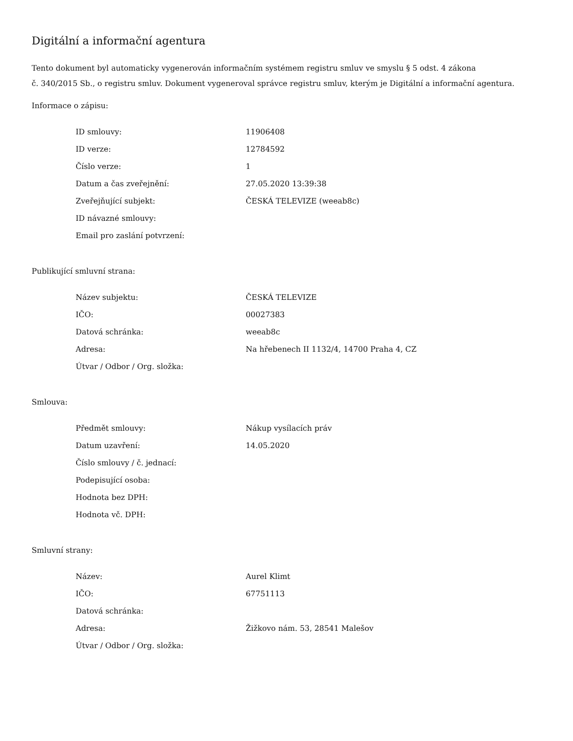Digitální a informační agentura
Tento dokument byl automaticky vygenerován informačním systémem registru smluv ve smyslu § 5 odst. 4 zákona
č. 340/2015 Sb., o registru smluv. Dokument vygeneroval správce registru smluv, kterým je Digitální a informační agentura.
Informace o zápisu:
| ID smlouvy: | 11906408 |
| ID verze: | 12784592 |
| Číslo verze: | 1 |
| Datum a čas zveřejnění: | 27.05.2020 13:39:38 |
| Zveřejňující subjekt: | ČESKÁ TELEVIZE (weeab8c) |
| ID návazné smlouvy: | |
| Email pro zaslání potvrzení: | |
Publikující smluvní strana:
| Název subjektu: | ČESKÁ TELEVIZE |
| IČO: | 00027383 |
| Datová schránka: | weeab8c |
| Adresa: | Na hřebenech II 1132/4, 14700 Praha 4, CZ |
| Útvar / Odbor / Org. složka: | |
Smlouva:
| Předmět smlouvy: | Nákup vysílacích práv |
| Datum uzavření: | 14.05.2020 |
| Číslo smlouvy / č. jednací: | |
| Podepisující osoba: | |
| Hodnota bez DPH: | |
| Hodnota vč. DPH: | |
Smluvní strany:
| Název: | Aurel Klimt |
| IČO: | 67751113 |
| Datová schránka: | |
| Adresa: | Žižkovo nám. 53, 28541 Malešov |
| Útvar / Odbor / Org. složka: | |